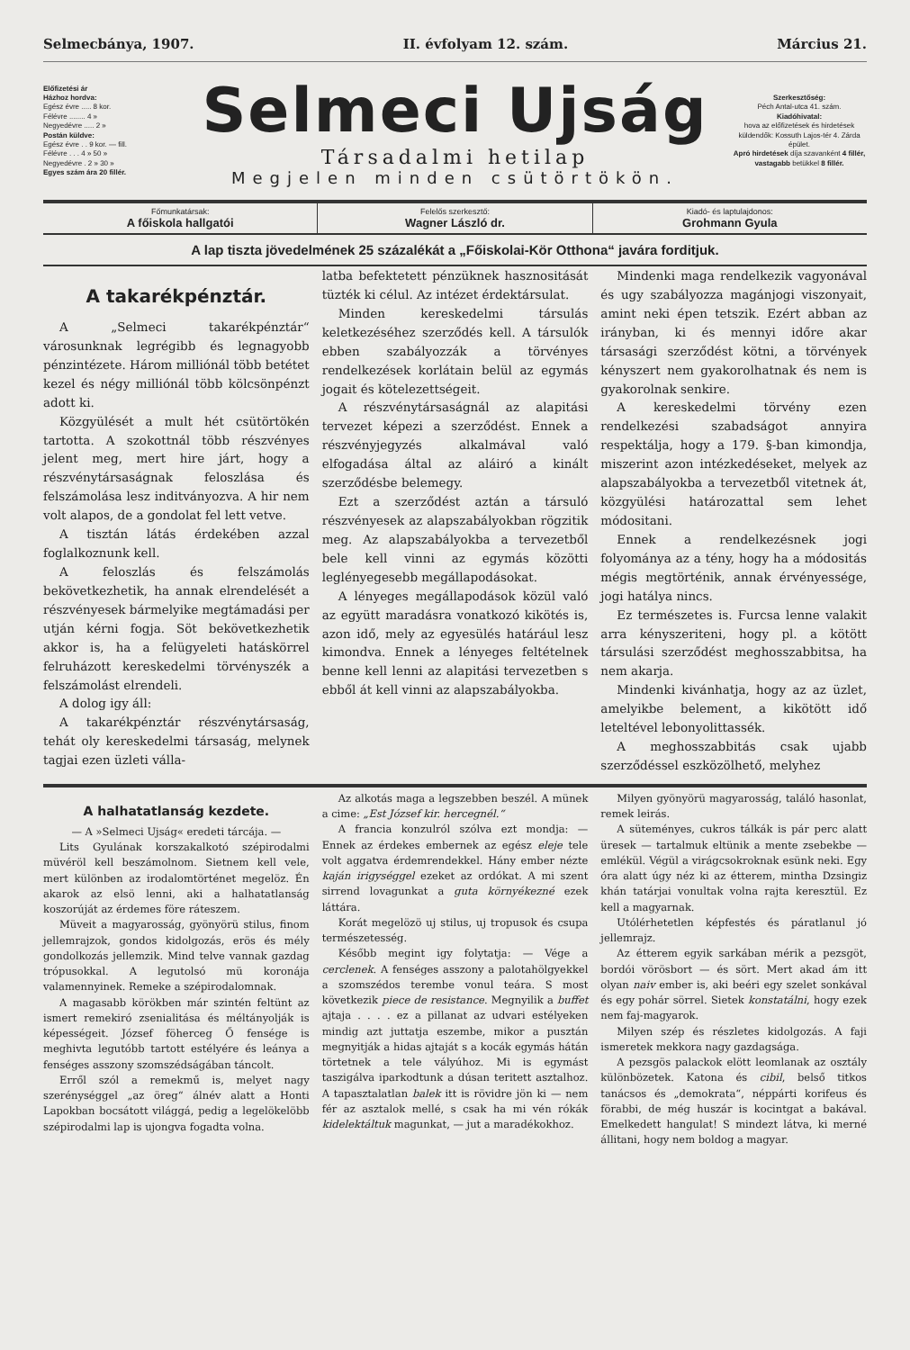Selmecbánya, 1907. II. évfolyam 12. szám. Március 21.
Előfizetési ár
Házhoz hordva:
Egész évre ..... 8 kor.
Félévre ........ 4 »
Negyedévre ..... 2 »
Postán küldve:
Egész évre . . 9 kor. — fill.
Félévre . . . 4 » 50 »
Negyedévre . 2 » 30 »
Egyes szám ára 20 fillér.
Selmeci Ujság
Társadalmi hetilap
Megjelen minden csütörtökön.
Szerkesztőség:
Péch Antal-utca 41. szám.
Kiadóhivatal:
hova az előfizetések és hirdetések küldendők: Kossuth Lajos-tér 4. Zárda épület.
Apró hirdetések díja szavanként 4 fillér, vastagabb betükkel 8 fillér.
Főmunkatársak:
A főiskola hallgatói
Felelős szerkesztő:
Wagner László dr.
Kiadó- és laptulajdonos:
Grohmann Gyula
A lap tiszta jövedelmének 25 százalékát a „Főiskolai-Kör Otthona“ javára forditjuk.
A takarékpénztár.
A „Selmeci takarékpénztár“ városunknak legrégibb és legnagyobb pénzintézete. Három milliónál több betétet kezel és négy milliónál több kölcsönpénzt adott ki.
Közgyülését a mult hét csütörtökén tartotta. A szokottnál több részvényes jelent meg, mert hire járt, hogy a részvénytársaságnak feloszlása és felszámolása lesz inditványozva. A hir nem volt alapos, de a gondolat fel lett vetve.
A tisztán látás érdekében azzal foglalkoznunk kell.
A feloszlás és felszámolás bekövetkezhetik, ha annak elrendelését a részvényesek bármelyike megtámadási per utján kérni fogja. Söt bekövetkezhetik akkor is, ha a felügyeleti hatáskörrel felruházott kereskedelmi törvényszék a felszámolást elrendeli.
A dolog igy áll:
A takarékpénztár részvénytársaság, tehát oly kereskedelmi társaság, melynek tagjai ezen üzleti válla-
latba befektetett pénzüknek hasznositását tüzték ki célul. Az intézet érdektársulat.
Minden kereskedelmi társulás keletkezéséhez szerződés kell. A társulók ebben szabályozzák a törvényes rendelkezések korlátain belül az egymás jogait és kötelezettségeit.
A részvénytársaságnál az alapitási tervezet képezi a szerződést. Ennek a részvényjegyzés alkalmával való elfogadása által az aláiró a kinált szerződésbe belemegy.
Ezt a szerződést aztán a társuló részvényesek az alapszabályokban rögzitik meg. Az alapszabályokba a tervezetből bele kell vinni az egymás közötti leglényegesebb megállapodásokat.
A lényeges megállapodások közül való az együtt maradásra vonatkozó kikötés is, azon idő, mely az egyesülés határául lesz kimondva. Ennek a lényeges feltételnek benne kell lenni az alapitási tervezetben s ebből át kell vinni az alapszabályokba.
Mindenki maga rendelkezik vagyonával és ugy szabályozza magánjogi viszonyait, amint neki épen tetszik. Ezért abban az irányban, ki és mennyi időre akar társasági szerződést kötni, a törvények kényszert nem gyakorolhatnak és nem is gyakorolnak senkire.
A kereskedelmi törvény ezen rendelkezési szabadságot annyira respektálja, hogy a 179. §-ban kimondja, miszerint azon intézkedéseket, melyek az alapszabályokba a tervezetből vitetnek át, közgyülési határozattal sem lehet módositani.
Ennek a rendelkezésnek jogi folyománya az a tény, hogy ha a módositás mégis megtörténik, annak érvényessége, jogi hatálya nincs.
Ez természetes is. Furcsa lenne valakit arra kényszeriteni, hogy pl. a kötött társulási szerződést meghosszabbitsa, ha nem akarja.
Mindenki kivánhatja, hogy az az üzlet, amelyikbe belement, a kikötött idő leteltével lebonyolittassék.
A meghosszabbitás csak ujabb szerződéssel eszközölhető, melyhez
A halhatatlanság kezdete.
— A »Selmeci Ujság« eredeti tárcája. —
Lits Gyulának korszakalkotó szépirodalmi müvéröl kell beszámolnom. Sietnem kell vele, mert különben az irodalomtörténet megelöz. Én akarok az elsö lenni, aki a halhatatlanság koszorúját az érdemes före ráteszem.
Müveit a magyarosság, gyönyörü stilus, finom jellemrajzok, gondos kidolgozás, erös és mély gondolkozás jellemzik. Mind telve vannak gazdag trópusokkal. A legutolsó mü koronája valamennyinek. Remeke a szépirodalomnak.
A magasabb körökben már szintén feltünt az ismert remekiró zsenialitása és méltányolják is képességeit. József föherceg Ő fensége is meghivta legutóbb tartott estélyére és leánya a fenséges asszony szomszédságában táncolt.
Erről szól a remekmű is, melyet nagy szerénységgel „az öreg“ álnév alatt a Honti Lapokban bocsátott világgá, pedig a legelökelöbb szépirodalmi lap is ujongva fogadta volna.
Az alkotás maga a legszebben beszél. A münek a cime: „Est József kir. hercegnél.“
A francia konzulról szólva ezt mondja: — Ennek az érdekes embernek az egész eleje tele volt aggatva érdemrendekkel. Hány ember nézte kaján irigységgel ezeket az ordókat. A mi szent sirrend lovagunkat a guta környékezné ezek láttára.
Korát megelözö uj stilus, uj tropusok és csupa természetesség.
Később megint igy folytatja: — Vége a cerclenek. A fenséges asszony a palotahölgyekkel a szomszédos terembe vonul teára. S most következik piece de resistance. Megnyilik a buffet ajtaja . . . . ez a pillanat az udvari estélyeken mindig azt juttatja eszembe, mikor a pusztán megnyitják a hidas ajtaját s a kocák egymás hátán törtetnek a tele vályúhoz. Mi is egymást taszigálva iparkodtunk a dúsan teritett asztalhoz. A tapasztalatlan balek itt is rövidre jön ki — nem fér az asztalok mellé, s csak ha mi vén rókák kidelektáltuk magunkat, — jut a maradékokhoz.
Milyen gyönyörü magyarosság, találó hasonlat, remek leirás.
A süteményes, cukros tálkák is pár perc alatt üresek — tartalmuk eltünik a mente zsebekbe — emlékül. Végül a virágcsokroknak esünk neki. Egy óra alatt úgy néz ki az étterem, mintha Dzsingiz khán tatárjai vonultak volna rajta keresztül. Ez kell a magyarnak.
Utólérhetetlen képfestés és páratlanul jó jellemrajz.
Az étterem egyik sarkában mérik a pezsgöt, bordói vörösbort — és sört. Mert akad ám itt olyan naiv ember is, aki beéri egy szelet sonkával és egy pohár sörrel. Sietek konstatálni, hogy ezek nem faj-magyarok.
Milyen szép és részletes kidolgozás. A faji ismeretek mekkora nagy gazdagsága.
A pezsgös palackok elött leomlanak az osztály különbözetek. Katona és cibil, belső titkos tanácsos és „demokrata“, néppárti korifeus és förabbi, de még huszár is kocintgat a bakával. Emelkedett hangulat! S mindezt látva, ki merné állitani, hogy nem boldog a magyar.